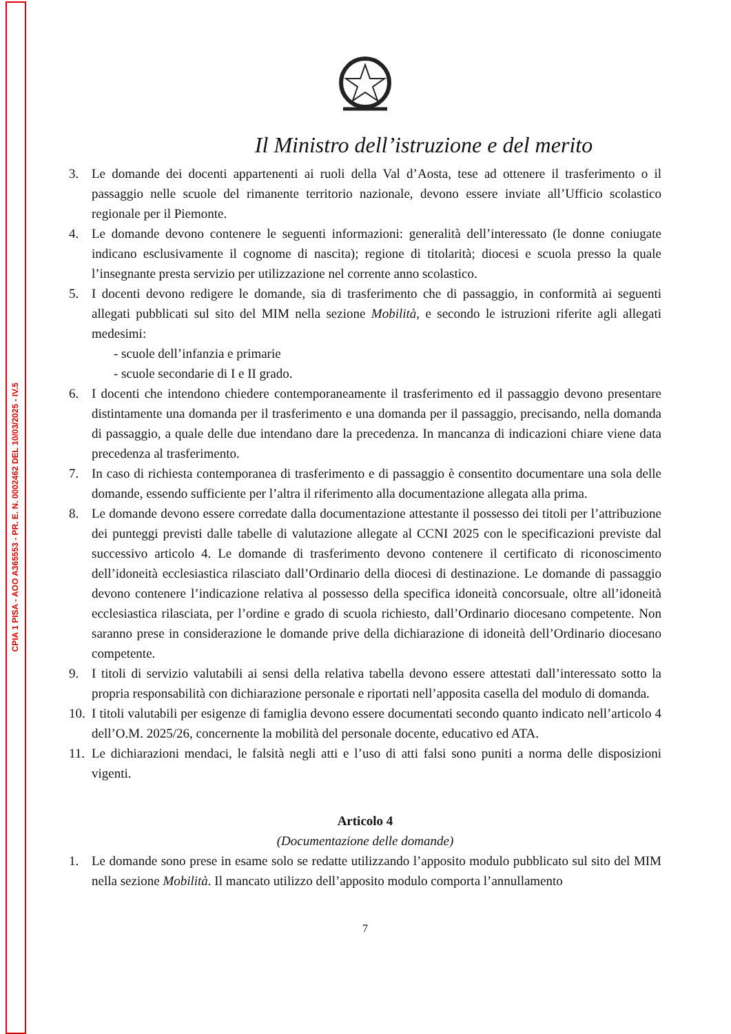CPIA 1 PISA - AOO A365553 - PR. E. N. 0002462 DEL 10/03/2025 - IV.5
Il Ministro dell’istruzione e del merito
3. Le domande dei docenti appartenenti ai ruoli della Val d’Aosta, tese ad ottenere il trasferimento o il passaggio nelle scuole del rimanente territorio nazionale, devono essere inviate all’Ufficio scolastico regionale per il Piemonte.
4. Le domande devono contenere le seguenti informazioni: generalità dell’interessato (le donne coniugate indicano esclusivamente il cognome di nascita); regione di titolarità; diocesi e scuola presso la quale l’insegnante presta servizio per utilizzazione nel corrente anno scolastico.
5. I docenti devono redigere le domande, sia di trasferimento che di passaggio, in conformità ai seguenti allegati pubblicati sul sito del MIM nella sezione Mobilità, e secondo le istruzioni riferite agli allegati medesimi:
- scuole dell’infanzia e primarie
- scuole secondarie di I e II grado.
6. I docenti che intendono chiedere contemporaneamente il trasferimento ed il passaggio devono presentare distintamente una domanda per il trasferimento e una domanda per il passaggio, precisando, nella domanda di passaggio, a quale delle due intendano dare la precedenza. In mancanza di indicazioni chiare viene data precedenza al trasferimento.
7. In caso di richiesta contemporanea di trasferimento e di passaggio è consentito documentare una sola delle domande, essendo sufficiente per l’altra il riferimento alla documentazione allegata alla prima.
8. Le domande devono essere corredate dalla documentazione attestante il possesso dei titoli per l’attribuzione dei punteggi previsti dalle tabelle di valutazione allegate al CCNI 2025 con le specificazioni previste dal successivo articolo 4. Le domande di trasferimento devono contenere il certificato di riconoscimento dell’idoneità ecclesiastica rilasciato dall’Ordinario della diocesi di destinazione. Le domande di passaggio devono contenere l’indicazione relativa al possesso della specifica idoneità concorsuale, oltre all’idoneità ecclesiastica rilasciata, per l’ordine e grado di scuola richiesto, dall’Ordinario diocesano competente. Non saranno prese in considerazione le domande prive della dichiarazione di idoneità dell’Ordinario diocesano competente.
9. I titoli di servizio valutabili ai sensi della relativa tabella devono essere attestati dall’interessato sotto la propria responsabilità con dichiarazione personale e riportati nell’apposita casella del modulo di domanda.
10. I titoli valutabili per esigenze di famiglia devono essere documentati secondo quanto indicato nell’articolo 4 dell’O.M. 2025/26, concernente la mobilità del personale docente, educativo ed ATA.
11. Le dichiarazioni mendaci, le falsità negli atti e l’uso di atti falsi sono puniti a norma delle disposizioni vigenti.
Articolo 4
(Documentazione delle domande)
1. Le domande sono prese in esame solo se redatte utilizzando l’apposito modulo pubblicato sul sito del MIM nella sezione Mobilità. Il mancato utilizzo dell’apposito modulo comporta l’annullamento
7